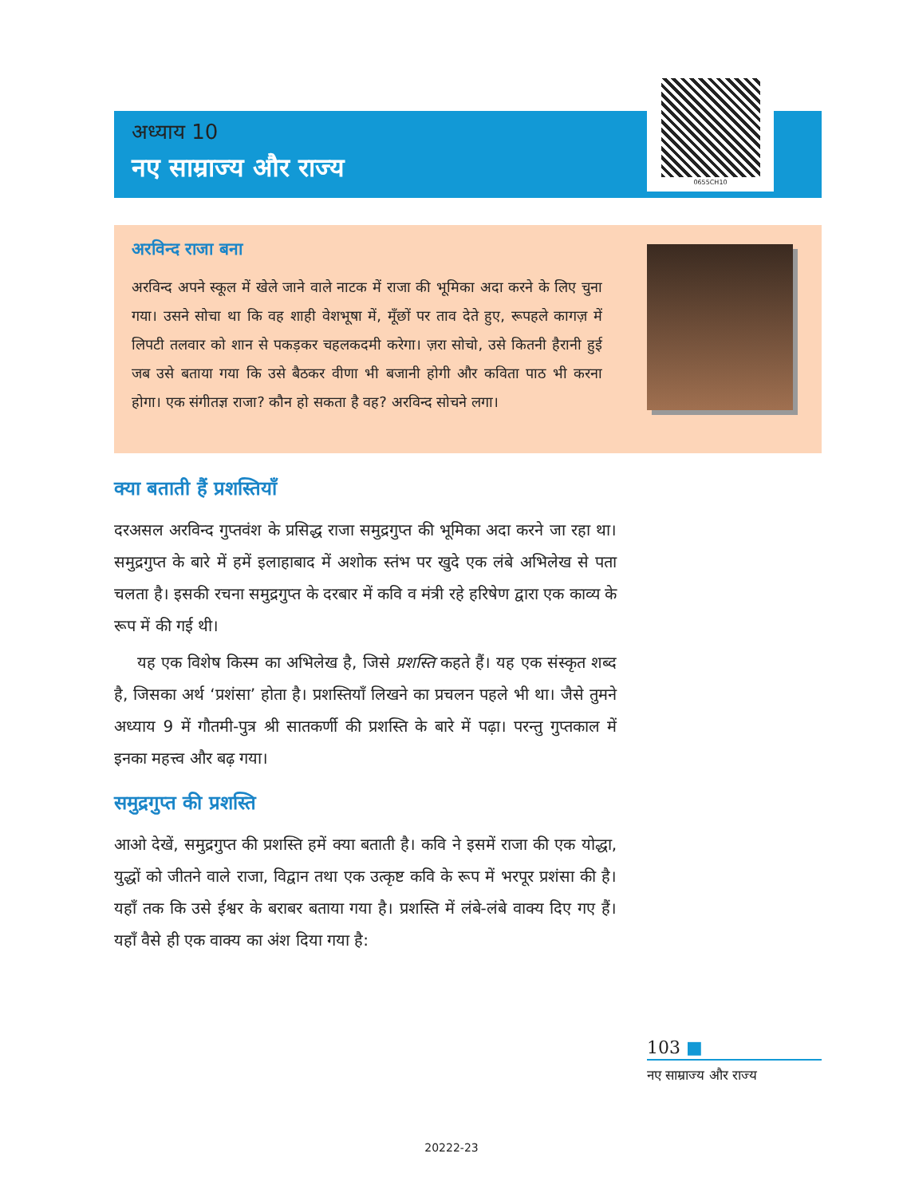अध्याय 10
नए साम्राज्य और राज्य
0655CH10
अरविन्द राजा बना
अरविन्द अपने स्कूल में खेले जाने वाले नाटक में राजा की भूमिका अदा करने के लिए चुना गया। उसने सोचा था कि वह शाही वेशभूषा में, मूँछों पर ताव देते हुए, रूपहले कागज़ में लिपटी तलवार को शान से पकड़कर चहलकदमी करेगा। ज़रा सोचो, उसे कितनी हैरानी हुई जब उसे बताया गया कि उसे बैठकर वीणा भी बजानी होगी और कविता पाठ भी करना होगा। एक संगीतज्ञ राजा? कौन हो सकता है वह? अरविन्द सोचने लगा।
क्या बताती हैं प्रशस्तियाँ
दरअसल अरविन्द गुप्तवंश के प्रसिद्ध राजा समुद्रगुप्त की भूमिका अदा करने जा रहा था। समुद्रगुप्त के बारे में हमें इलाहाबाद में अशोक स्तंभ पर खुदे एक लंबे अभिलेख से पता चलता है। इसकी रचना समुद्रगुप्त के दरबार में कवि व मंत्री रहे हरिषेण द्वारा एक काव्य के रूप में की गई थी।
यह एक विशेष किस्म का अभिलेख है, जिसे प्रशस्ति कहते हैं। यह एक संस्कृत शब्द है, जिसका अर्थ ‘प्रशंसा’ होता है। प्रशस्तियाँ लिखने का प्रचलन पहले भी था। जैसे तुमने अध्याय 9 में गौतमी-पुत्र श्री सातकर्णी की प्रशस्ति के बारे में पढ़ा। परन्तु गुप्तकाल में इनका महत्त्व और बढ़ गया।
समुद्रगुप्त की प्रशस्ति
आओ देखें, समुद्रगुप्त की प्रशस्ति हमें क्या बताती है। कवि ने इसमें राजा की एक योद्धा, युद्धों को जीतने वाले राजा, विद्वान तथा एक उत्कृष्ट कवि के रूप में भरपूर प्रशंसा की है। यहाँ तक कि उसे ईश्वर के बराबर बताया गया है। प्रशस्ति में लंबे-लंबे वाक्य दिए गए हैं। यहाँ वैसे ही एक वाक्य का अंश दिया गया है:
103 ■
नए साम्राज्य और राज्य
20222-23